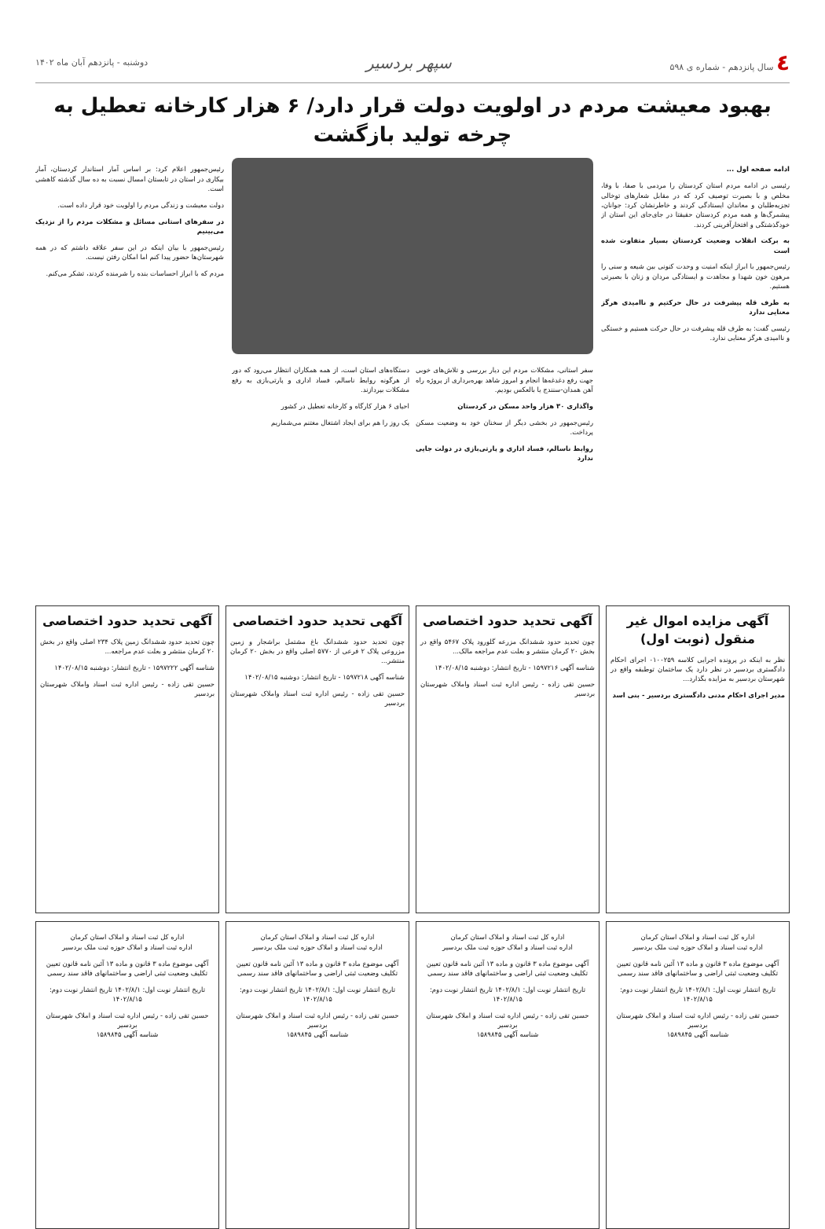٤ سال پانزدهم - شماره ی ۵۹۸ سپهر بردسیر دوشنبه - پانزدهم آبان ماه ۱۴۰۲
بهبود معیشت مردم در اولویت دولت قرار دارد/ ۶ هزار کارخانه تعطیل به چرخه تولید بازگشت
ادامه صفحه اول ...
رئیسی در ادامه مردم استان کردستان را مردمی با صفا، با وفا، مخلص و با بصیرت توصیف کرد که در مقابل شعارهای توخالی تجزیه‌طلبان و معاندان ایستادگی کردند و خاطرنشان کرد: جوانان، پیشمرگ‌ها و همه مردم کردستان حقیقتا در جای‌جای این استان از خودگذشتگی و افتخارآفرینی کردند.
به برکت انقلاب وضعیت کردستان بسیار متفاوت شده است
رئیس‌جمهور با ابراز اینکه امنیت و وحدت کنونی بین شیعه و سنی را مرهون خون شهدا و مجاهدت و ایستادگی مردان و زنان با بصیرتی هستیم.
به طرف قله پیشرفت در حال حرکتیم و ناامیدی هرگز معنایی ندارد
رئیسی گفت: به طرف قله پیشرفت در حال حرکت هستیم و خستگی و ناامیدی هرگز معنایی ندارد.
سفر استانی، مشکلات مردم این دیار بررسی و تلاش‌های خوبی جهت رفع دغدغه‌ها انجام و امروز شاهد بهره‌برداری از پروژه راه آهن همدان-سنندج یا بالعکس بودیم.
واگذاری ۳۰ هزار واحد مسکن در کردستان
رئیس‌جمهور در بخشی دیگر از سخنان خود به وضعیت مسکن پرداخت.
روابط ناسالم، فساد اداری و پارتی‌بازی در دولت جایی ندارد
دستگاه‌های استان است، از همه همکاران انتظار می‌رود که دور از هرگونه روابط ناسالم، فساد اداری و پارتی‌بازی به رفع مشکلات بپردازند.
احیای ۶ هزار کارگاه و کارخانه تعطیل در کشور
یک روز را هم برای ایجاد اشتغال مغتنم می‌شماریم
رئیس‌جمهور اعلام کرد: بر اساس آمار استاندار کردستان، آمار بیکاری در استان در تابستان امسال نسبت به ده سال گذشته کاهشی است.
دولت معیشت و زندگی مردم را اولویت خود قرار داده است.
در سفرهای استانی مسائل و مشکلات مردم را از نزدیک می‌بینیم
رئیس‌جمهور با بیان اینکه در این سفر علاقه داشتم که در همه شهرستان‌ها حضور پیدا کنم اما امکان رفتن نیست.
مردم که با ابراز احساسات بنده را شرمنده کردند، تشکر می‌کنم.
آگهی مزایده اموال غیر منقول (نوبت اول)
نظر به اینکه در پرونده اجرایی کلاسه ۰۱۰۰۲۵۹ اجرای احکام دادگستری بردسیر در نظر دارد یک ساختمان توطبقه واقع در شهرستان بردسیر به مزایده بگذارد...
مدیر اجرای احکام مدنی دادگستری بردسیر - بنی اسد
آگهی تحدید حدود اختصاصی
چون تحدید حدود ششدانگ مزرعه گلورود پلاک ۵۴۶۷ واقع در بخش ۲۰ کرمان منتشر و بعلت عدم مراجعه مالک...
شناسه آگهی ۱۵۹۷۲۱۶ - تاریخ انتشار: دوشنبه ۱۴۰۲/۰۸/۱۵
حسین تقی زاده - رئیس اداره ثبت اسناد واملاک شهرستان بردسیر
آگهی تحدید حدود اختصاصی
چون تحدید حدود ششدانگ باغ مشتمل براشجار و زمین مزروعی پلاک ۲ فرعی از ۵۷۷۰ اصلی واقع در بخش ۲۰ کرمان منتشر...
شناسه آگهی ۱۵۹۷۲۱۸ - تاریخ انتشار: دوشنبه ۱۴۰۲/۰۸/۱۵
حسین تقی زاده - رئیس اداره ثبت اسناد واملاک شهرستان بردسیر
آگهی تحدید حدود اختصاصی
چون تحدید حدود ششدانگ زمین پلاک ۲۳۴ اصلی واقع در بخش ۲۰ کرمان منتشر و بعلت عدم مراجعه...
شناسه آگهی ۱۵۹۷۲۲۲ - تاریخ انتشار: دوشنبه ۱۴۰۲/۰۸/۱۵
حسین تقی زاده - رئیس اداره ثبت اسناد واملاک شهرستان بردسیر
اداره کل ثبت اسناد و املاک استان کرمان
اداره ثبت اسناد و املاک حوزه ثبت ملک بردسیر
آگهی موضوع ماده ۳ قانون و ماده ۱۳ آئین نامه قانون تعیین تکلیف وضعیت ثبتی اراضی و ساختمانهای فاقد سند رسمی
تاریخ انتشار نوبت اول: ۱۴۰۲/۸/۱ تاریخ انتشار نوبت دوم: ۱۴۰۲/۸/۱۵
حسین تقی زاده - رئیس اداره ثبت اسناد و املاک شهرستان بردسیر
شناسه آگهی ۱۵۸۹۸۴۵
اداره کل ثبت اسناد و املاک استان کرمان
اداره ثبت اسناد و املاک حوزه ثبت ملک بردسیر
آگهی موضوع ماده ۳ قانون و ماده ۱۳ آئین نامه قانون تعیین تکلیف وضعیت ثبتی اراضی و ساختمانهای فاقد سند رسمی
تاریخ انتشار نوبت اول: ۱۴۰۲/۸/۱ تاریخ انتشار نوبت دوم: ۱۴۰۲/۸/۱۵
حسین تقی زاده - رئیس اداره ثبت اسناد و املاک شهرستان بردسیر
شناسه آگهی ۱۵۸۹۸۴۵
اداره کل ثبت اسناد و املاک استان کرمان
اداره ثبت اسناد و املاک حوزه ثبت ملک بردسیر
آگهی موضوع ماده ۳ قانون و ماده ۱۳ آئین نامه قانون تعیین تکلیف وضعیت ثبتی اراضی و ساختمانهای فاقد سند رسمی
تاریخ انتشار نوبت اول: ۱۴۰۲/۸/۱ تاریخ انتشار نوبت دوم: ۱۴۰۲/۸/۱۵
حسین تقی زاده - رئیس اداره ثبت اسناد و املاک شهرستان بردسیر
شناسه آگهی ۱۵۸۹۸۴۵
اداره کل ثبت اسناد و املاک استان کرمان
اداره ثبت اسناد و املاک حوزه ثبت ملک بردسیر
آگهی موضوع ماده ۳ قانون و ماده ۱۳ آئین نامه قانون تعیین تکلیف وضعیت ثبتی اراضی و ساختمانهای فاقد سند رسمی
تاریخ انتشار نوبت اول: ۱۴۰۲/۸/۱ تاریخ انتشار نوبت دوم: ۱۴۰۲/۸/۱۵
حسین تقی زاده - رئیس اداره ثبت اسناد و املاک شهرستان بردسیر
شناسه آگهی ۱۵۸۹۸۴۵